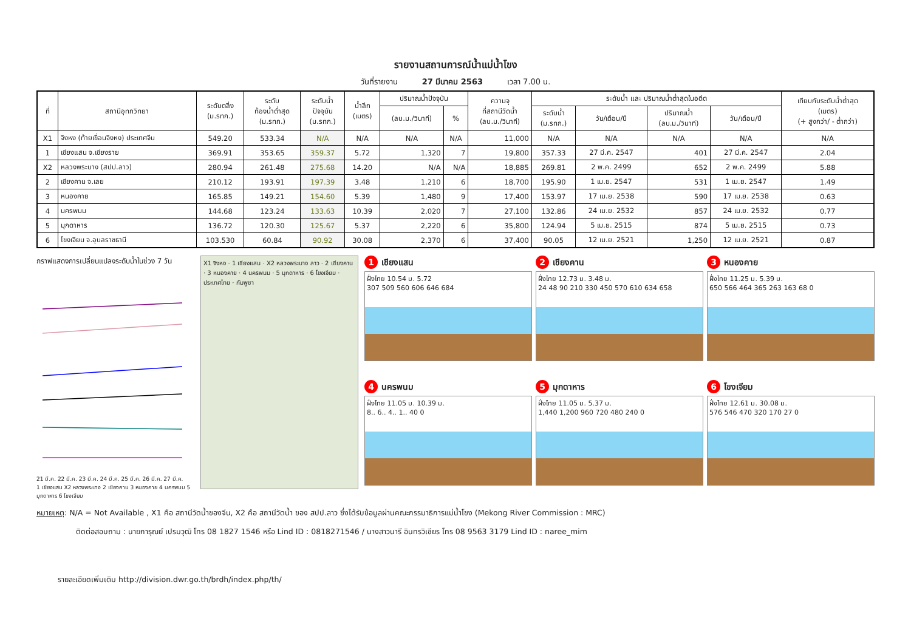รายงานสถานการณ์น้ำแม่น้ำโขง
วันที่รายงาน 27 มีนาคม 2563 เวลา 7.00 น.
| ที่ | สถานีอุทกวิทยา | ระดับตลิ่ง (ม.รทก.) | ระดับ ท้องน้ำต่ำสุด (ม.รทก.) | ระดับน้ำ ปัจจุบัน (ม.รทก.) | น้ำลึก (เมตร) | ปริมาณน้ำปัจจุบัน | | ความจุ ที่สถานีวัดน้ำ (ลบ.ม./วินาที) | ระดับน้ำ และ ปริมาณน้ำต่ำสุดในอดีต | | | | เทียบกับระดับน้ำต่ำสุด (เมตร) (+ สูงกว่า/ - ต่ำกว่า) |
| --- | --- | --- | --- | --- | --- | --- | --- | --- | --- | --- | --- | --- | --- |
| | | | | | | | | | ระดับน้ำ (ม.รทก.) | วัน/เดือน/ปี | ปริมาณน้ำ (ลบ.ม./วินาที) | วัน/เดือน/ปี | |
| | | | | | | (ลบ.ม./วินาที) | % | | | | | | |
| X1 | จิงหง (ท้ายเขื่อนจิงหง) ประเทศจีน | 549.20 | 533.34 | N/A | N/A | N/A | N/A | 11,000 | N/A | N/A | N/A | N/A | N/A |
| 1 | เชียงแสน จ.เชียงราย | 369.91 | 353.65 | 359.37 | 5.72 | 1,320 | 7 | 19,800 | 357.33 | 27 มี.ค. 2547 | 401 | 27 มี.ค. 2547 | 2.04 |
| X2 | หลวงพระบาง (สปป.ลาว) | 280.94 | 261.48 | 275.68 | 14.20 | N/A | N/A | 18,885 | 269.81 | 2 พ.ค. 2499 | 652 | 2 พ.ค. 2499 | 5.88 |
| 2 | เชียงคาน จ.เลย | 210.12 | 193.91 | 197.39 | 3.48 | 1,210 | 6 | 18,700 | 195.90 | 1 เม.ย. 2547 | 531 | 1 เม.ย. 2547 | 1.49 |
| 3 | หนองคาย | 165.85 | 149.21 | 154.60 | 5.39 | 1,480 | 9 | 17,400 | 153.97 | 17 เม.ย. 2538 | 590 | 17 เม.ย. 2538 | 0.63 |
| 4 | นครพนม | 144.68 | 123.24 | 133.63 | 10.39 | 2,020 | 7 | 27,100 | 132.86 | 24 เม.ย. 2532 | 857 | 24 เม.ย. 2532 | 0.77 |
| 5 | มุกดาหาร | 136.72 | 120.30 | 125.67 | 5.37 | 2,220 | 6 | 35,800 | 124.94 | 5 เม.ย. 2515 | 874 | 5 เม.ย. 2515 | 0.73 |
| 6 | โขงเจียม จ.อุบลราชธานี | 103.530 | 60.84 | 90.92 | 30.08 | 2,370 | 6 | 37,400 | 90.05 | 12 เม.ย. 2521 | 1,250 | 12 เม.ย. 2521 | 0.87 |
กราฟแสดงการเปลี่ยนแปลงระดับน้ำในช่วง 7 วัน
21 มี.ค. 22 มี.ค. 23 มี.ค. 24 มี.ค. 25 มี.ค. 26 มี.ค. 27 มี.ค.
1 เชียงแสน X2 หลวงพระบาง 2 เชียงคาน 3 หนองคาย 4 นครพนม 5 มุกดาหาร 6 โขงเจียม
X1 จิงหง · 1 เชียงแสน · X2 หลวงพระบาง ลาว · 2 เชียงคาน · 3 หนองคาย · 4 นครพนม · 5 มุกดาหาร · 6 โขงเจียม · ประเทศไทย · กัมพูชา
1 เชียงแสน
ฝั่งไทย 10.54 ม. 5.72
307 509 560 606 646 684
2 เชียงคาน
ฝั่งไทย 12.73 ม. 3.48 ม.
24 48 90 210 330 450 570 610 634 658
3 หนองคาย
ฝั่งไทย 11.25 ม. 5.39 ม.
650 566 464 365 263 163 68 0
4 นครพนม
ฝั่งไทย 11.05 ม. 10.39 ม.
8.. 6.. 4.. 1.. 40 0
5 มุกดาหาร
ฝั่งไทย 11.05 ม. 5.37 ม.
1,440 1,200 960 720 480 240 0
6 โขงเจียม
ฝั่งไทย 12.61 ม. 30.08 ม.
576 546 470 320 170 27 0
หมายเหตุ: N/A = Not Available , X1 คือ สถานีวัดน้ำของจีน, X2 คือ สถานีวัดน้ำ ของ สปป.ลาว ซึ่งได้รับข้อมูลผ่านคณะกรรมาธิการแม่น้ำโขง (Mekong River Commission : MRC)
ติดต่อสอบถาม : นายการุณย์ เปรมวุฒิ โทร 08 1827 1546 หรือ Lind ID : 0818271546 / นางสาวนารี อินทรวิเชียร โทร 08 9563 3179 Lind ID : naree_mim
รายละเอียดเพิ่มเติม http://division.dwr.go.th/brdh/index.php/th/